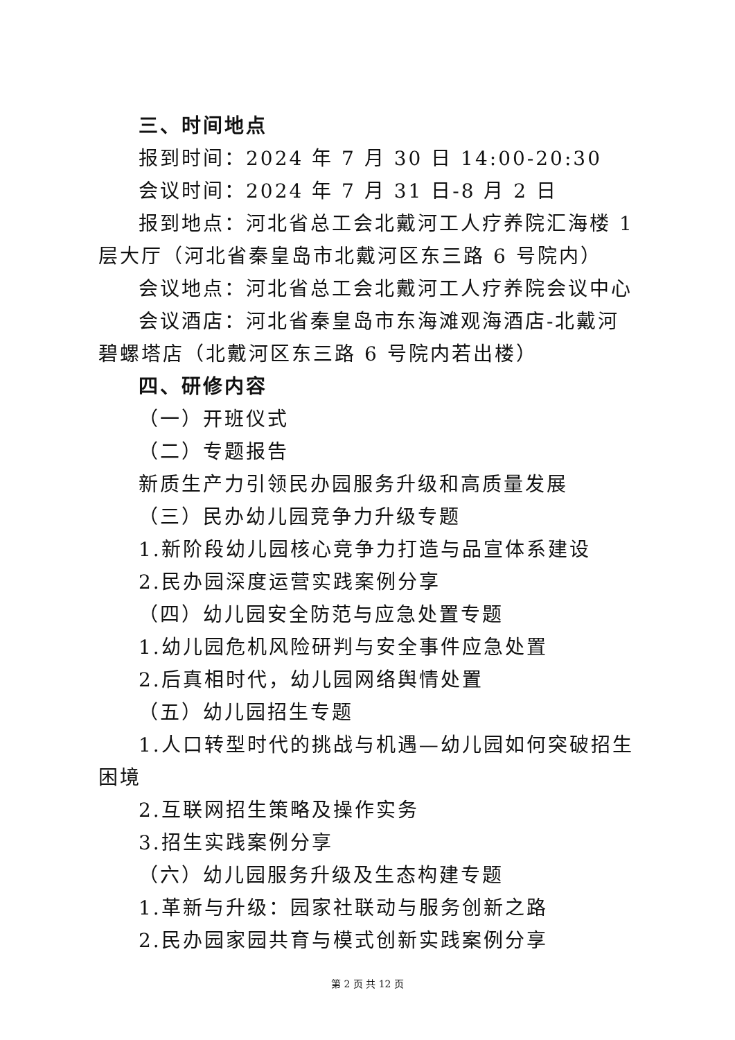三、时间地点
报到时间：2024 年 7 月 30 日 14:00-20:30
会议时间：2024 年 7 月 31 日-8 月 2 日
报到地点：河北省总工会北戴河工人疗养院汇海楼 1 层大厅（河北省秦皇岛市北戴河区东三路 6 号院内）
会议地点：河北省总工会北戴河工人疗养院会议中心
会议酒店：河北省秦皇岛市东海滩观海酒店-北戴河碧螺塔店（北戴河区东三路 6 号院内若出楼）
四、研修内容
（一）开班仪式
（二）专题报告
新质生产力引领民办园服务升级和高质量发展
（三）民办幼儿园竞争力升级专题
1.新阶段幼儿园核心竞争力打造与品宣体系建设
2.民办园深度运营实践案例分享
（四）幼儿园安全防范与应急处置专题
1.幼儿园危机风险研判与安全事件应急处置
2.后真相时代，幼儿园网络舆情处置
（五）幼儿园招生专题
1.人口转型时代的挑战与机遇—幼儿园如何突破招生困境
2.互联网招生策略及操作实务
3.招生实践案例分享
（六）幼儿园服务升级及生态构建专题
1.革新与升级：园家社联动与服务创新之路
2.民办园家园共育与模式创新实践案例分享
第 2 页 共 12 页